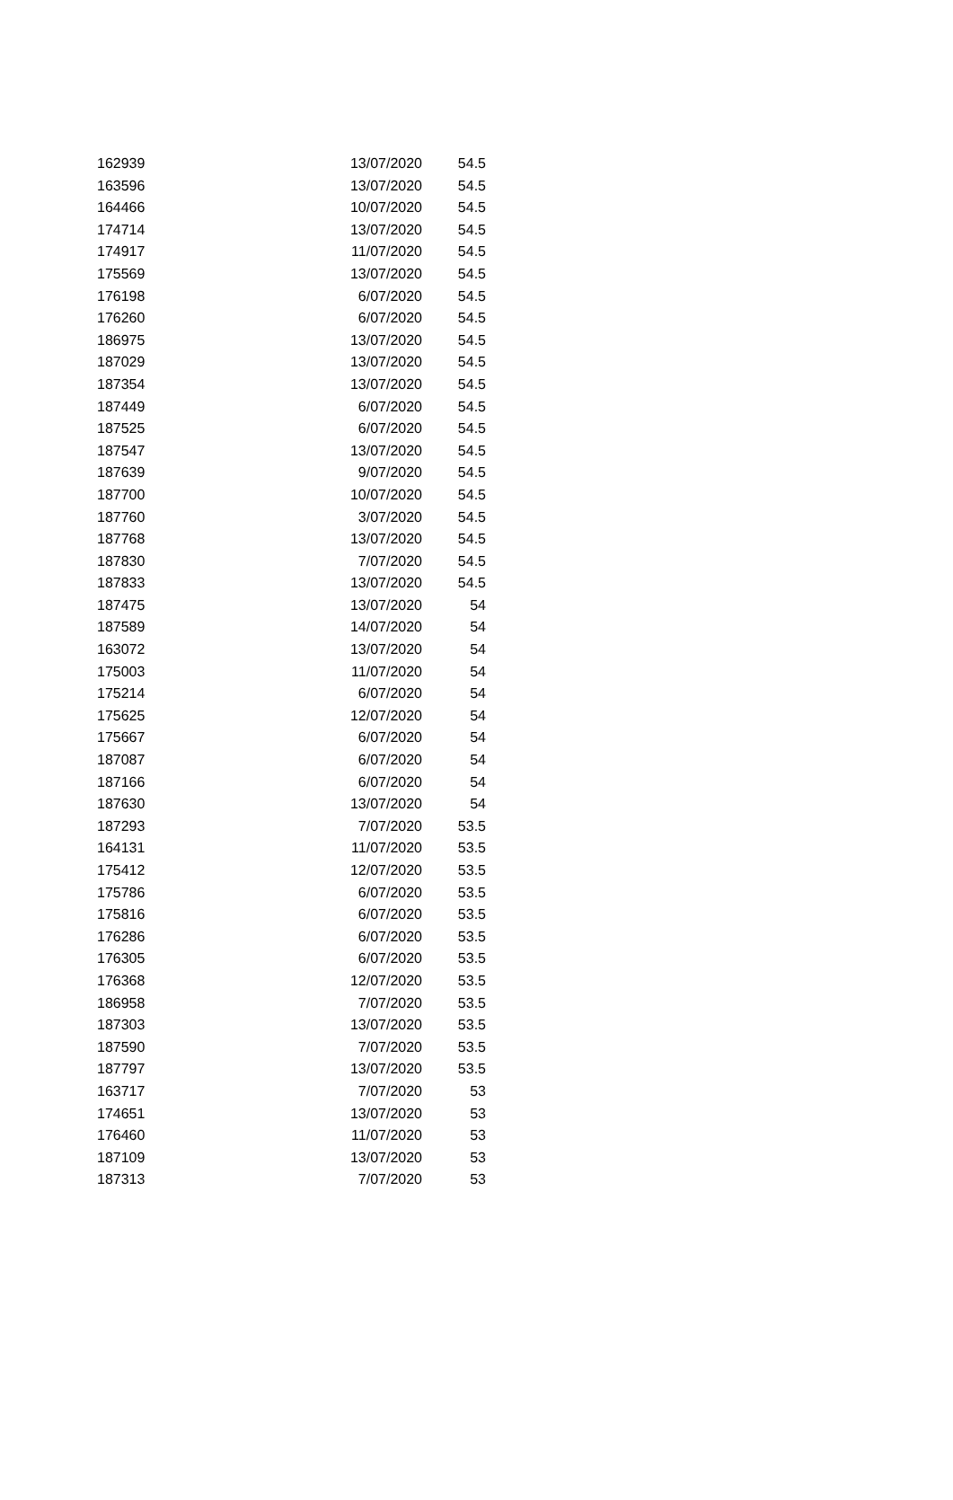| 162939 | 13/07/2020 | 54.5 |
| 163596 | 13/07/2020 | 54.5 |
| 164466 | 10/07/2020 | 54.5 |
| 174714 | 13/07/2020 | 54.5 |
| 174917 | 11/07/2020 | 54.5 |
| 175569 | 13/07/2020 | 54.5 |
| 176198 | 6/07/2020 | 54.5 |
| 176260 | 6/07/2020 | 54.5 |
| 186975 | 13/07/2020 | 54.5 |
| 187029 | 13/07/2020 | 54.5 |
| 187354 | 13/07/2020 | 54.5 |
| 187449 | 6/07/2020 | 54.5 |
| 187525 | 6/07/2020 | 54.5 |
| 187547 | 13/07/2020 | 54.5 |
| 187639 | 9/07/2020 | 54.5 |
| 187700 | 10/07/2020 | 54.5 |
| 187760 | 3/07/2020 | 54.5 |
| 187768 | 13/07/2020 | 54.5 |
| 187830 | 7/07/2020 | 54.5 |
| 187833 | 13/07/2020 | 54.5 |
| 187475 | 13/07/2020 | 54 |
| 187589 | 14/07/2020 | 54 |
| 163072 | 13/07/2020 | 54 |
| 175003 | 11/07/2020 | 54 |
| 175214 | 6/07/2020 | 54 |
| 175625 | 12/07/2020 | 54 |
| 175667 | 6/07/2020 | 54 |
| 187087 | 6/07/2020 | 54 |
| 187166 | 6/07/2020 | 54 |
| 187630 | 13/07/2020 | 54 |
| 187293 | 7/07/2020 | 53.5 |
| 164131 | 11/07/2020 | 53.5 |
| 175412 | 12/07/2020 | 53.5 |
| 175786 | 6/07/2020 | 53.5 |
| 175816 | 6/07/2020 | 53.5 |
| 176286 | 6/07/2020 | 53.5 |
| 176305 | 6/07/2020 | 53.5 |
| 176368 | 12/07/2020 | 53.5 |
| 186958 | 7/07/2020 | 53.5 |
| 187303 | 13/07/2020 | 53.5 |
| 187590 | 7/07/2020 | 53.5 |
| 187797 | 13/07/2020 | 53.5 |
| 163717 | 7/07/2020 | 53 |
| 174651 | 13/07/2020 | 53 |
| 176460 | 11/07/2020 | 53 |
| 187109 | 13/07/2020 | 53 |
| 187313 | 7/07/2020 | 53 |